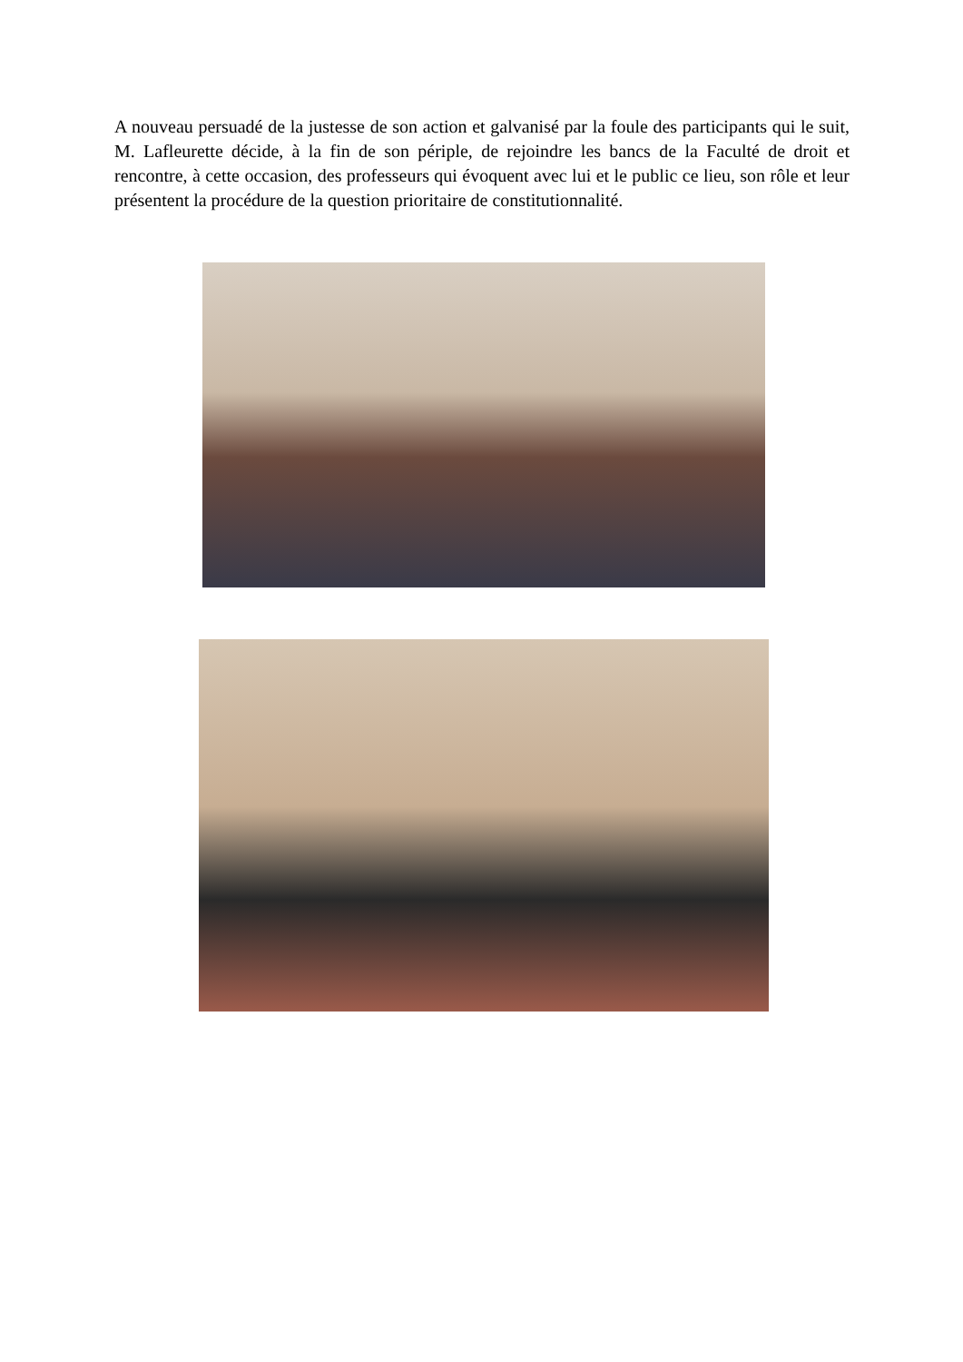A nouveau persuadé de la justesse de son action et galvanisé par la foule des participants qui le suit, M. Lafleurette décide, à la fin de son périple, de rejoindre les bancs de la Faculté de droit et rencontre, à cette occasion, des professeurs qui évoquent avec lui et le public ce lieu, son rôle et leur présentent la procédure de la question prioritaire de constitutionnalité.